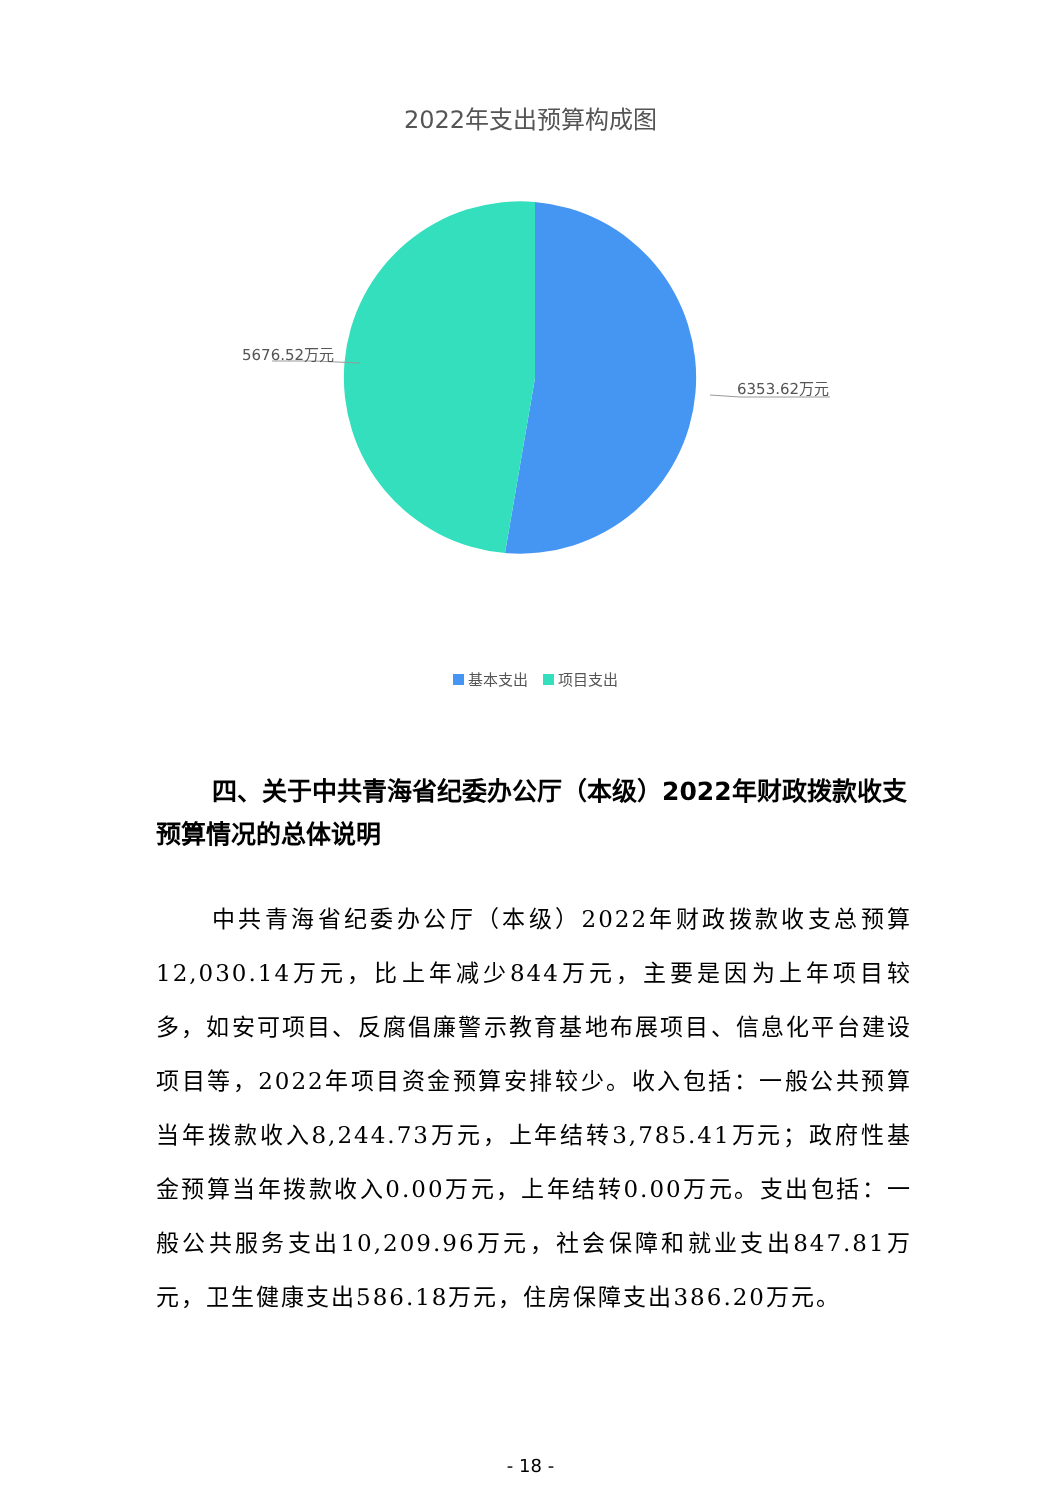2022年支出预算构成图
5676.52万元
6353.62万元
基本支出 项目支出
四、关于中共青海省纪委办公厅（本级）2022年财政拨款收支预算情况的总体说明
中共青海省纪委办公厅（本级）2022年财政拨款收支总预算12,030.14万元，比上年减少844万元，主要是因为上年项目较多，如安可项目、反腐倡廉警示教育基地布展项目、信息化平台建设项目等，2022年项目资金预算安排较少。收入包括：一般公共预算当年拨款收入8,244.73万元，上年结转3,785.41万元；政府性基金预算当年拨款收入0.00万元，上年结转0.00万元。支出包括：一般公共服务支出10,209.96万元，社会保障和就业支出847.81万元，卫生健康支出586.18万元，住房保障支出386.20万元。
- 18 -